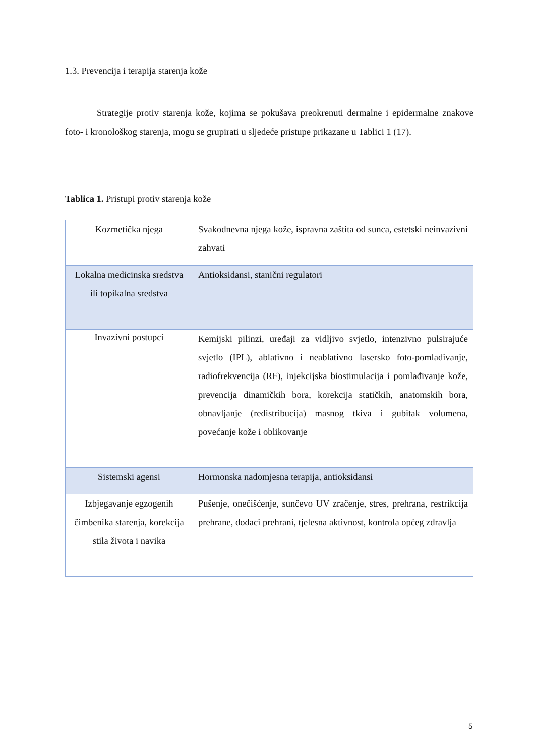1.3. Prevencija i terapija starenja kože
Strategije protiv starenja kože, kojima se pokušava preokrenuti dermalne i epidermalne znakove foto- i kronološkog starenja, mogu se grupirati u sljedeće pristupe prikazane u Tablici 1 (17).
Tablica 1. Pristupi protiv starenja kože
| Kozmetička njega | Svakodnevna njega kože, ispravna zaštita od sunca, estetski neinvazivni zahvati |
| Lokalna medicinska sredstva ili topikalna sredstva | Antioksidansi, stanični regulatori |
| Invazivni postupci | Kemijski pilinzi, uređaji za vidljivo svjetlo, intenzivno pulsirajuće svjetlo (IPL), ablativno i neablativno lasersko foto-pomlađivanje, radiofrekvencija (RF), injekcijska biostimulacija i pomlađivanje kože, prevencija dinamičkih bora, korekcija statičkih, anatomskih bora, obnavljanje (redistribucija) masnog tkiva i gubitak volumena, povećanje kože i oblikovanje |
| Sistemski agensi | Hormonska nadomjesna terapija, antioksidansi |
| Izbjegavanje egzogenih čimbenika starenja, korekcija stila života i navika | Pušenje, onečišćenje, sunčevo UV zračenje, stres, prehrana, restrikcija prehrane, dodaci prehrani, tjelesna aktivnost, kontrola općeg zdravlja |
5